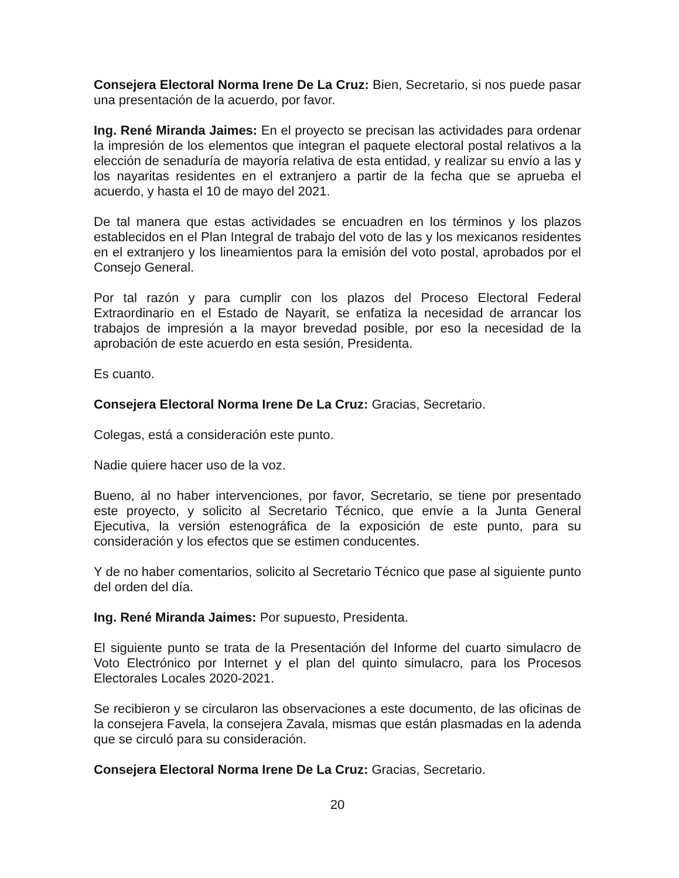Consejera Electoral Norma Irene De La Cruz: Bien, Secretario, si nos puede pasar una presentación de la acuerdo, por favor.
Ing. René Miranda Jaimes: En el proyecto se precisan las actividades para ordenar la impresión de los elementos que integran el paquete electoral postal relativos a la elección de senaduría de mayoría relativa de esta entidad, y realizar su envío a las y los nayaritas residentes en el extranjero a partir de la fecha que se aprueba el acuerdo, y hasta el 10 de mayo del 2021.
De tal manera que estas actividades se encuadren en los términos y los plazos establecidos en el Plan Integral de trabajo del voto de las y los mexicanos residentes en el extranjero y los lineamientos para la emisión del voto postal, aprobados por el Consejo General.
Por tal razón y para cumplir con los plazos del Proceso Electoral Federal Extraordinario en el Estado de Nayarit, se enfatiza la necesidad de arrancar los trabajos de impresión a la mayor brevedad posible, por eso la necesidad de la aprobación de este acuerdo en esta sesión, Presidenta.
Es cuanto.
Consejera Electoral Norma Irene De La Cruz: Gracias, Secretario.
Colegas, está a consideración este punto.
Nadie quiere hacer uso de la voz.
Bueno, al no haber intervenciones, por favor, Secretario, se tiene por presentado este proyecto, y solicito al Secretario Técnico, que envíe a la Junta General Ejecutiva, la versión estenográfica de la exposición de este punto, para su consideración y los efectos que se estimen conducentes.
Y de no haber comentarios, solicito al Secretario Técnico que pase al siguiente punto del orden del día.
Ing. René Miranda Jaimes: Por supuesto, Presidenta.
El siguiente punto se trata de la Presentación del Informe del cuarto simulacro de Voto Electrónico por Internet y el plan del quinto simulacro, para los Procesos Electorales Locales 2020-2021.
Se recibieron y se circularon las observaciones a este documento, de las oficinas de la consejera Favela, la consejera Zavala, mismas que están plasmadas en la adenda que se circuló para su consideración.
Consejera Electoral Norma Irene De La Cruz: Gracias, Secretario.
20